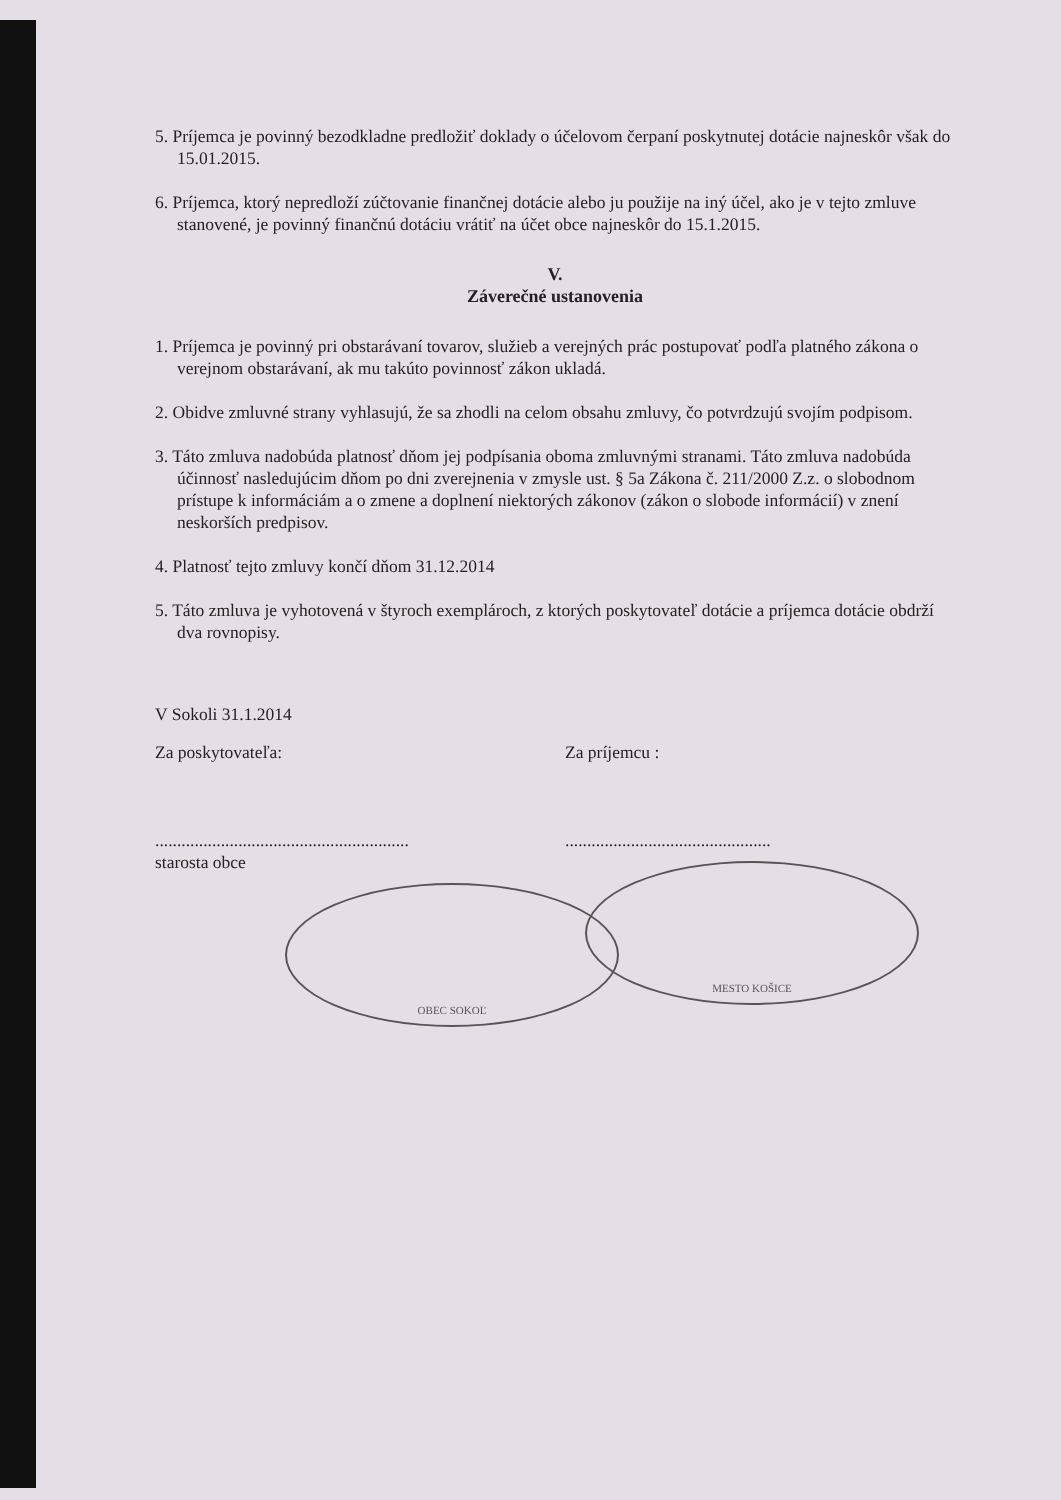5. Príjemca je povinný bezodkladne predložiť doklady o účelovom čerpaní poskytnutej dotácie najneskôr však do 15.01.2015.
6. Príjemca, ktorý nepredloží zúčtovanie finančnej dotácie alebo ju použije na iný účel, ako je v tejto zmluve stanovené, je povinný finančnú dotáciu vrátiť na účet obce najneskôr do 15.1.2015.
V.
Záverečné ustanovenia
1. Príjemca je povinný pri obstarávaní tovarov, služieb a verejných prác postupovať podľa platného zákona o verejnom obstarávaní, ak mu takúto povinnosť zákon ukladá.
2. Obidve zmluvné strany vyhlasujú, že sa zhodli na celom obsahu zmluvy, čo potvrdzujú svojím podpisom.
3. Táto zmluva nadobúda platnosť dňom jej podpísania oboma zmluvnými stranami. Táto zmluva nadobúda účinnosť nasledujúcim dňom po dni zverejnenia v zmysle ust. § 5a Zákona č. 211/2000 Z.z. o slobodnom prístupe k informáciám a o zmene a doplnení niektorých zákonov (zákon o slobode informácií) v znení neskorších predpisov.
4. Platnosť tejto zmluvy končí dňom 31.12.2014
5. Táto zmluva je vyhotovená v štyroch exemplároch, z ktorých poskytovateľ dotácie a príjemca dotácie obdrží dva rovnopisy.
V Sokoli 31.1.2014
Za poskytovateľa:
..........................................................
starosta obce
OBEC SOKOĽ
Za príjemcu :
...............................................
MESTO KOŠICE